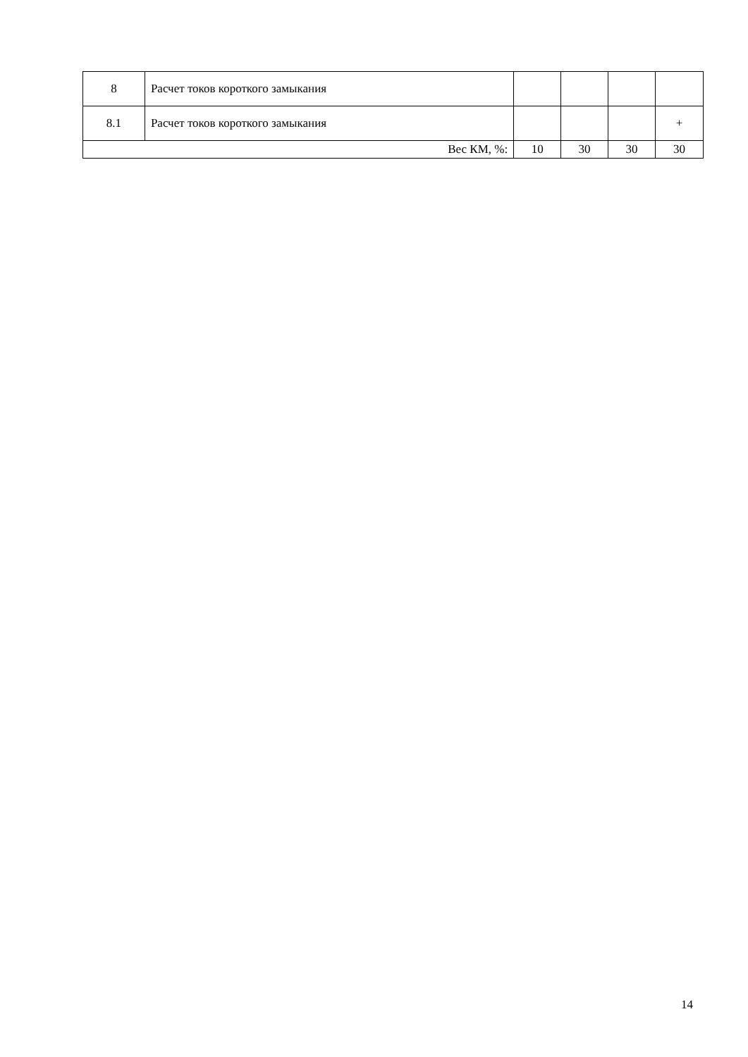| 8 | Расчет токов короткого замыкания | | | | |
| 8.1 | Расчет токов короткого замыкания | | | | + |
| Вес КМ, %: | | 10 | 30 | 30 | 30 |
14